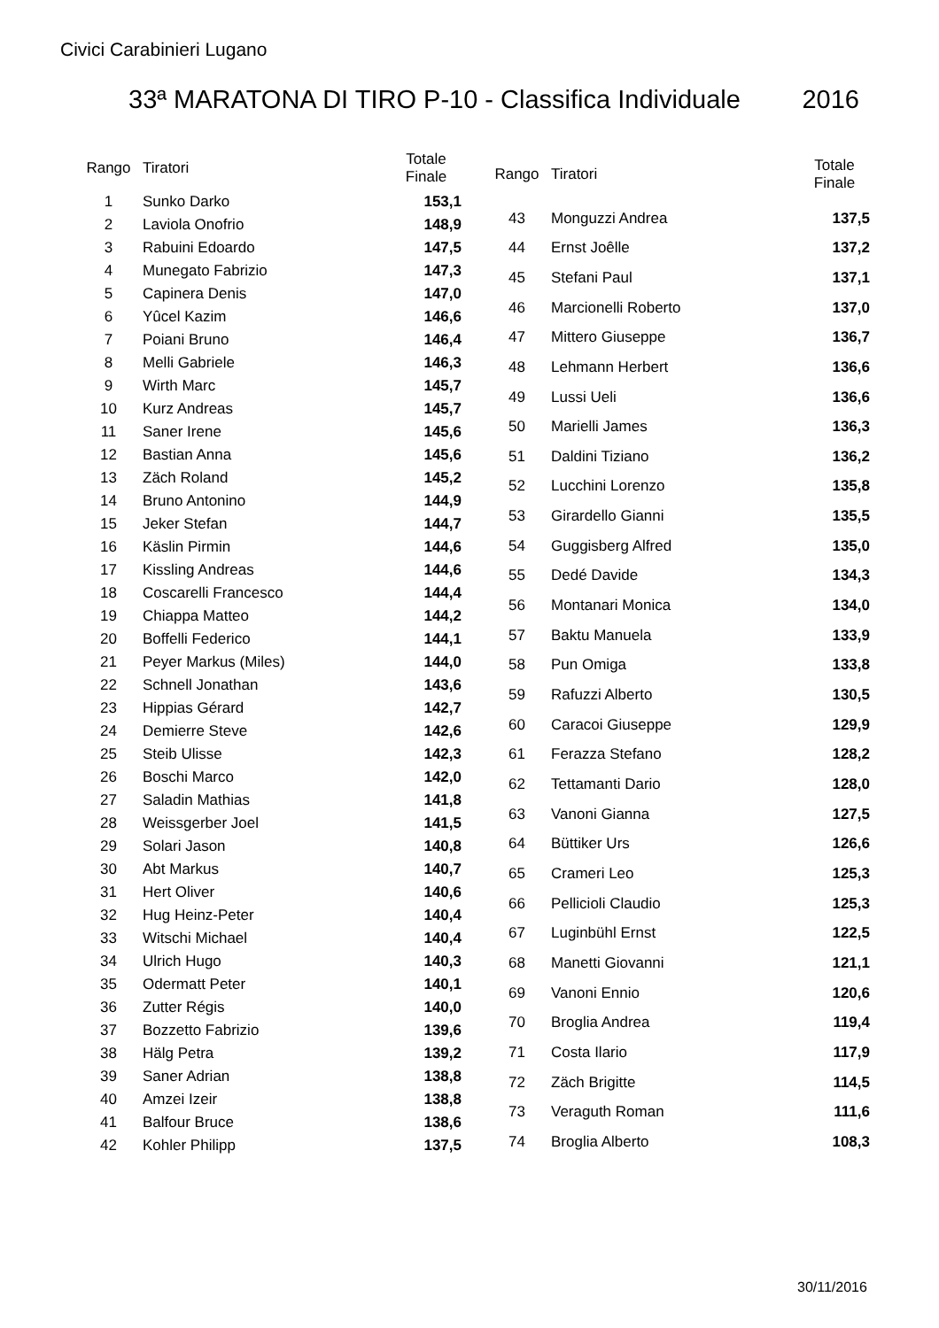Civici Carabinieri Lugano
33ª MARATONA DI TIRO P-10 - Classifica Individuale 2016
| Rango | Tiratori | Totale Finale |
| --- | --- | --- |
| 1 | Sunko Darko | 153,1 |
| 2 | Laviola Onofrio | 148,9 |
| 3 | Rabuini Edoardo | 147,5 |
| 4 | Munegato Fabrizio | 147,3 |
| 5 | Capinera Denis | 147,0 |
| 6 | Yûcel Kazim | 146,6 |
| 7 | Poiani Bruno | 146,4 |
| 8 | Melli Gabriele | 146,3 |
| 9 | Wirth Marc | 145,7 |
| 10 | Kurz Andreas | 145,7 |
| 11 | Saner Irene | 145,6 |
| 12 | Bastian Anna | 145,6 |
| 13 | Zäch Roland | 145,2 |
| 14 | Bruno Antonino | 144,9 |
| 15 | Jeker Stefan | 144,7 |
| 16 | Käslin Pirmin | 144,6 |
| 17 | Kissling Andreas | 144,6 |
| 18 | Coscarelli Francesco | 144,4 |
| 19 | Chiappa Matteo | 144,2 |
| 20 | Boffelli Federico | 144,1 |
| 21 | Peyer Markus (Miles) | 144,0 |
| 22 | Schnell Jonathan | 143,6 |
| 23 | Hippias Gérard | 142,7 |
| 24 | Demierre Steve | 142,6 |
| 25 | Steib Ulisse | 142,3 |
| 26 | Boschi Marco | 142,0 |
| 27 | Saladin Mathias | 141,8 |
| 28 | Weissgerber Joel | 141,5 |
| 29 | Solari Jason | 140,8 |
| 30 | Abt Markus | 140,7 |
| 31 | Hert Oliver | 140,6 |
| 32 | Hug Heinz-Peter | 140,4 |
| 33 | Witschi Michael | 140,4 |
| 34 | Ulrich Hugo | 140,3 |
| 35 | Odermatt Peter | 140,1 |
| 36 | Zutter Régis | 140,0 |
| 37 | Bozzetto Fabrizio | 139,6 |
| 38 | Hälg Petra | 139,2 |
| 39 | Saner Adrian | 138,8 |
| 40 | Amzei Izeir | 138,8 |
| 41 | Balfour Bruce | 138,6 |
| 42 | Kohler Philipp | 137,5 |
| Rango | Tiratori | Totale Finale |
| --- | --- | --- |
| 43 | Monguzzi Andrea | 137,5 |
| 44 | Ernst Joêlle | 137,2 |
| 45 | Stefani Paul | 137,1 |
| 46 | Marcionelli Roberto | 137,0 |
| 47 | Mittero Giuseppe | 136,7 |
| 48 | Lehmann Herbert | 136,6 |
| 49 | Lussi Ueli | 136,6 |
| 50 | Marielli James | 136,3 |
| 51 | Daldini Tiziano | 136,2 |
| 52 | Lucchini Lorenzo | 135,8 |
| 53 | Girardello Gianni | 135,5 |
| 54 | Guggisberg Alfred | 135,0 |
| 55 | Dedé Davide | 134,3 |
| 56 | Montanari Monica | 134,0 |
| 57 | Baktu Manuela | 133,9 |
| 58 | Pun Omiga | 133,8 |
| 59 | Rafuzzi Alberto | 130,5 |
| 60 | Caracoi Giuseppe | 129,9 |
| 61 | Ferazza Stefano | 128,2 |
| 62 | Tettamanti Dario | 128,0 |
| 63 | Vanoni Gianna | 127,5 |
| 64 | Büttiker Urs | 126,6 |
| 65 | Crameri Leo | 125,3 |
| 66 | Pellicioli Claudio | 125,3 |
| 67 | Luginbühl Ernst | 122,5 |
| 68 | Manetti Giovanni | 121,1 |
| 69 | Vanoni Ennio | 120,6 |
| 70 | Broglia Andrea | 119,4 |
| 71 | Costa Ilario | 117,9 |
| 72 | Zäch Brigitte | 114,5 |
| 73 | Veraguth Roman | 111,6 |
| 74 | Broglia Alberto | 108,3 |
30/11/2016